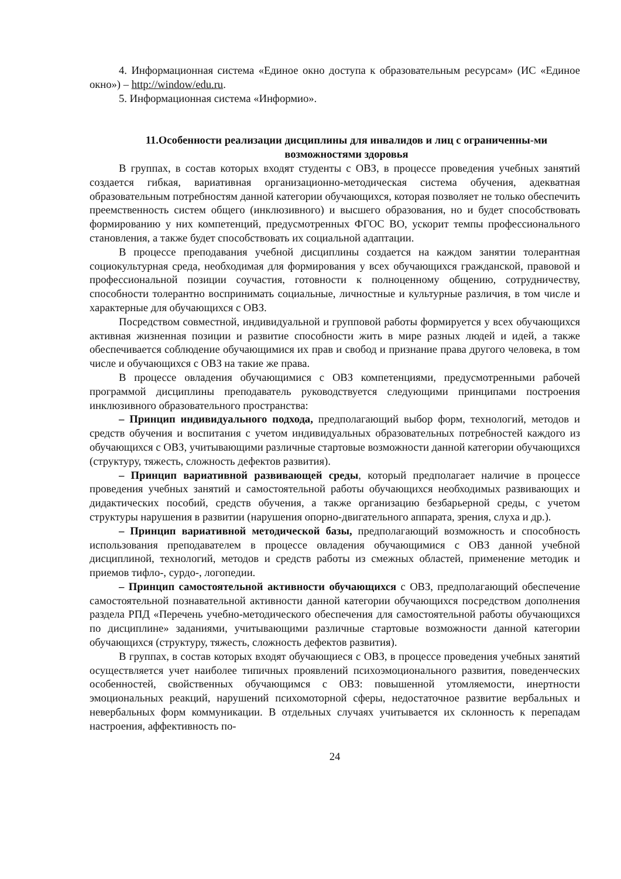4. Информационная система «Единое окно доступа к образовательным ресурсам» (ИС «Единое окно») – http://window/edu.ru.
5. Информационная система «Информио».
11.Особенности реализации дисциплины для инвалидов и лиц с ограниченны-ми возможностями здоровья
В группах, в состав которых входят студенты с ОВЗ, в процессе проведения учебных занятий создается гибкая, вариативная организационно-методическая система обучения, адекватная образовательным потребностям данной категории обучающихся, которая позволяет не только обеспечить преемственность систем общего (инклюзивного) и высшего образования, но и будет способствовать формированию у них компетенций, предусмотренных ФГОС ВО, ускорит темпы профессионального становления, а также будет способствовать их социальной адаптации.
В процессе преподавания учебной дисциплины создается на каждом занятии толерантная социокультурная среда, необходимая для формирования у всех обучающихся гражданской, правовой и профессиональной позиции соучастия, готовности к полноценному общению, сотрудничеству, способности толерантно воспринимать социальные, личностные и культурные различия, в том числе и характерные для обучающихся с ОВЗ.
Посредством совместной, индивидуальной и групповой работы формируется у всех обучающихся активная жизненная позиции и развитие способности жить в мире разных людей и идей, а также обеспечивается соблюдение обучающимися их прав и свобод и признание права другого человека, в том числе и обучающихся с ОВЗ на такие же права.
В процессе овладения обучающимися с ОВЗ компетенциями, предусмотренными рабочей программой дисциплины преподаватель руководствуется следующими принципами построения инклюзивного образовательного пространства:
– Принцип индивидуального подхода, предполагающий выбор форм, технологий, методов и средств обучения и воспитания с учетом индивидуальных образовательных потребностей каждого из обучающихся с ОВЗ, учитывающими различные стартовые возможности данной категории обучающихся (структуру, тяжесть, сложность дефектов развития).
– Принцип вариативной развивающей среды, который предполагает наличие в процессе проведения учебных занятий и самостоятельной работы обучающихся необходимых развивающих и дидактических пособий, средств обучения, а также организацию безбарьерной среды, с учетом структуры нарушения в развитии (нарушения опорно-двигательного аппарата, зрения, слуха и др.).
– Принцип вариативной методической базы, предполагающий возможность и способность использования преподавателем в процессе овладения обучающимися с ОВЗ данной учебной дисциплиной, технологий, методов и средств работы из смежных областей, применение методик и приемов тифло-, сурдо-, логопедии.
– Принцип самостоятельной активности обучающихся с ОВЗ, предполагающий обеспечение самостоятельной познавательной активности данной категории обучающихся посредством дополнения раздела РПД «Перечень учебно-методического обеспечения для самостоятельной работы обучающихся по дисциплине» заданиями, учитывающими различные стартовые возможности данной категории обучающихся (структуру, тяжесть, сложность дефектов развития).
В группах, в состав которых входят обучающиеся с ОВЗ, в процессе проведения учебных занятий осуществляется учет наиболее типичных проявлений психоэмоционального развития, поведенческих особенностей, свойственных обучающимся с ОВЗ: повышенной утомляемости, инертности эмоциональных реакций, нарушений психомоторной сферы, недостаточное развитие вербальных и невербальных форм коммуникации. В отдельных случаях учитывается их склонность к перепадам настроения, аффективность по-
24